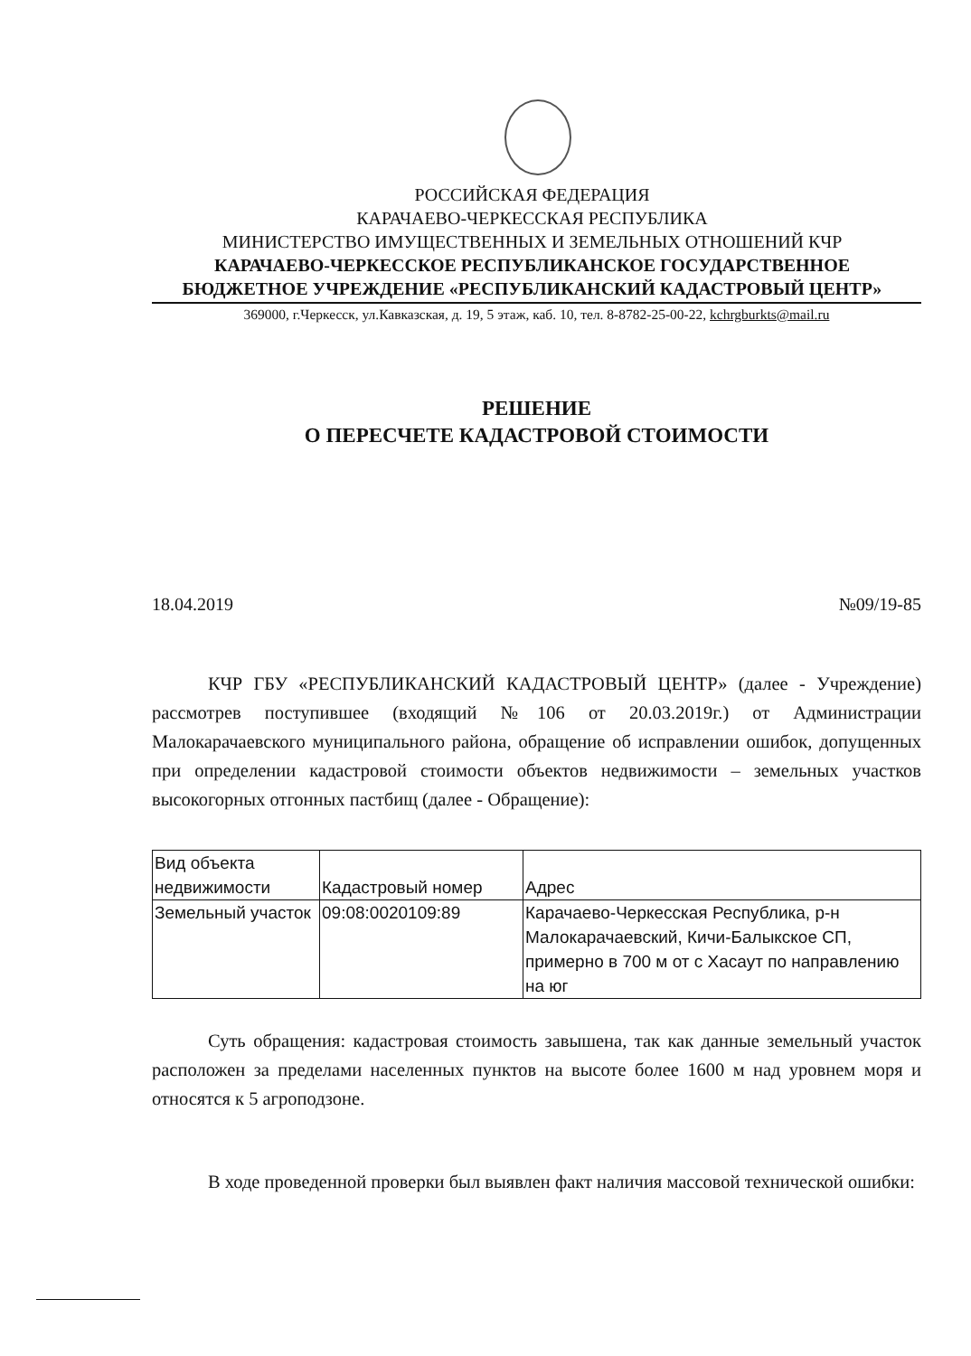РОССИЙСКАЯ ФЕДЕРАЦИЯ
КАРАЧАЕВО-ЧЕРКЕССКАЯ РЕСПУБЛИКА
МИНИСТЕРСТВО ИМУЩЕСТВЕННЫХ И ЗЕМЕЛЬНЫХ ОТНОШЕНИЙ КЧР
КАРАЧАЕВО-ЧЕРКЕССКОЕ РЕСПУБЛИКАНСКОЕ ГОСУДАРСТВЕННОЕ
БЮДЖЕТНОЕ УЧРЕЖДЕНИЕ «РЕСПУБЛИКАНСКИЙ КАДАСТРОВЫЙ ЦЕНТР»
369000, г.Черкесск, ул.Кавказская, д. 19, 5 этаж, каб. 10, тел. 8-8782-25-00-22, kchrgburkts@mail.ru
РЕШЕНИЕ
О ПЕРЕСЧЕТЕ КАДАСТРОВОЙ СТОИМОСТИ
18.04.2019 №09/19-85
КЧР ГБУ «РЕСПУБЛИКАНСКИЙ КАДАСТРОВЫЙ ЦЕНТР» (далее - Учреждение) рассмотрев поступившее (входящий №106 от 20.03.2019г.) от Администрации Малокарачаевского муниципального района, обращение об исправлении ошибок, допущенных при определении кадастровой стоимости объектов недвижимости – земельных участков высокогорных отгонных пастбищ (далее - Обращение):
| Вид объекта недвижимости | Кадастровый номер | Адрес |
| Земельный участок | 09:08:0020109:89 | Карачаево-Черкесская Республика, р-н Малокарачаевский, Кичи-Балыкское СП, примерно в 700 м от с Хасаут по направлению на юг |
Суть обращения: кадастровая стоимость завышена, так как данные земельный участок расположен за пределами населенных пунктов на высоте более 1600 м над уровнем моря и относятся к 5 агроподзоне.
В ходе проведенной проверки был выявлен факт наличия массовой технической ошибки: